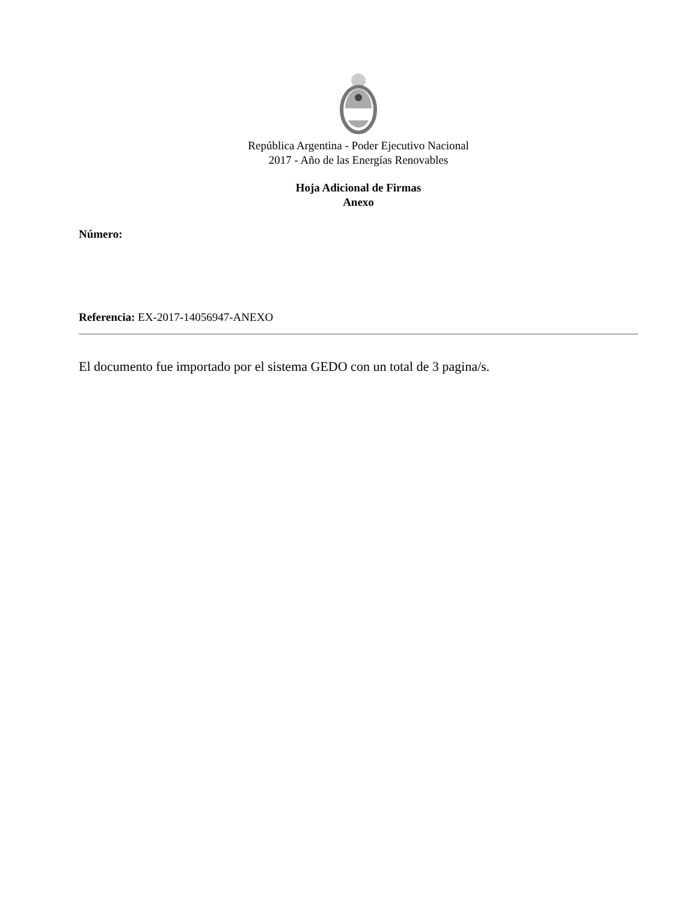República Argentina - Poder Ejecutivo Nacional
2017 - Año de las Energías Renovables
Hoja Adicional de Firmas
Anexo
Número:
Referencia: EX-2017-14056947-ANEXO
El documento fue importado por el sistema GEDO con un total de 3 pagina/s.